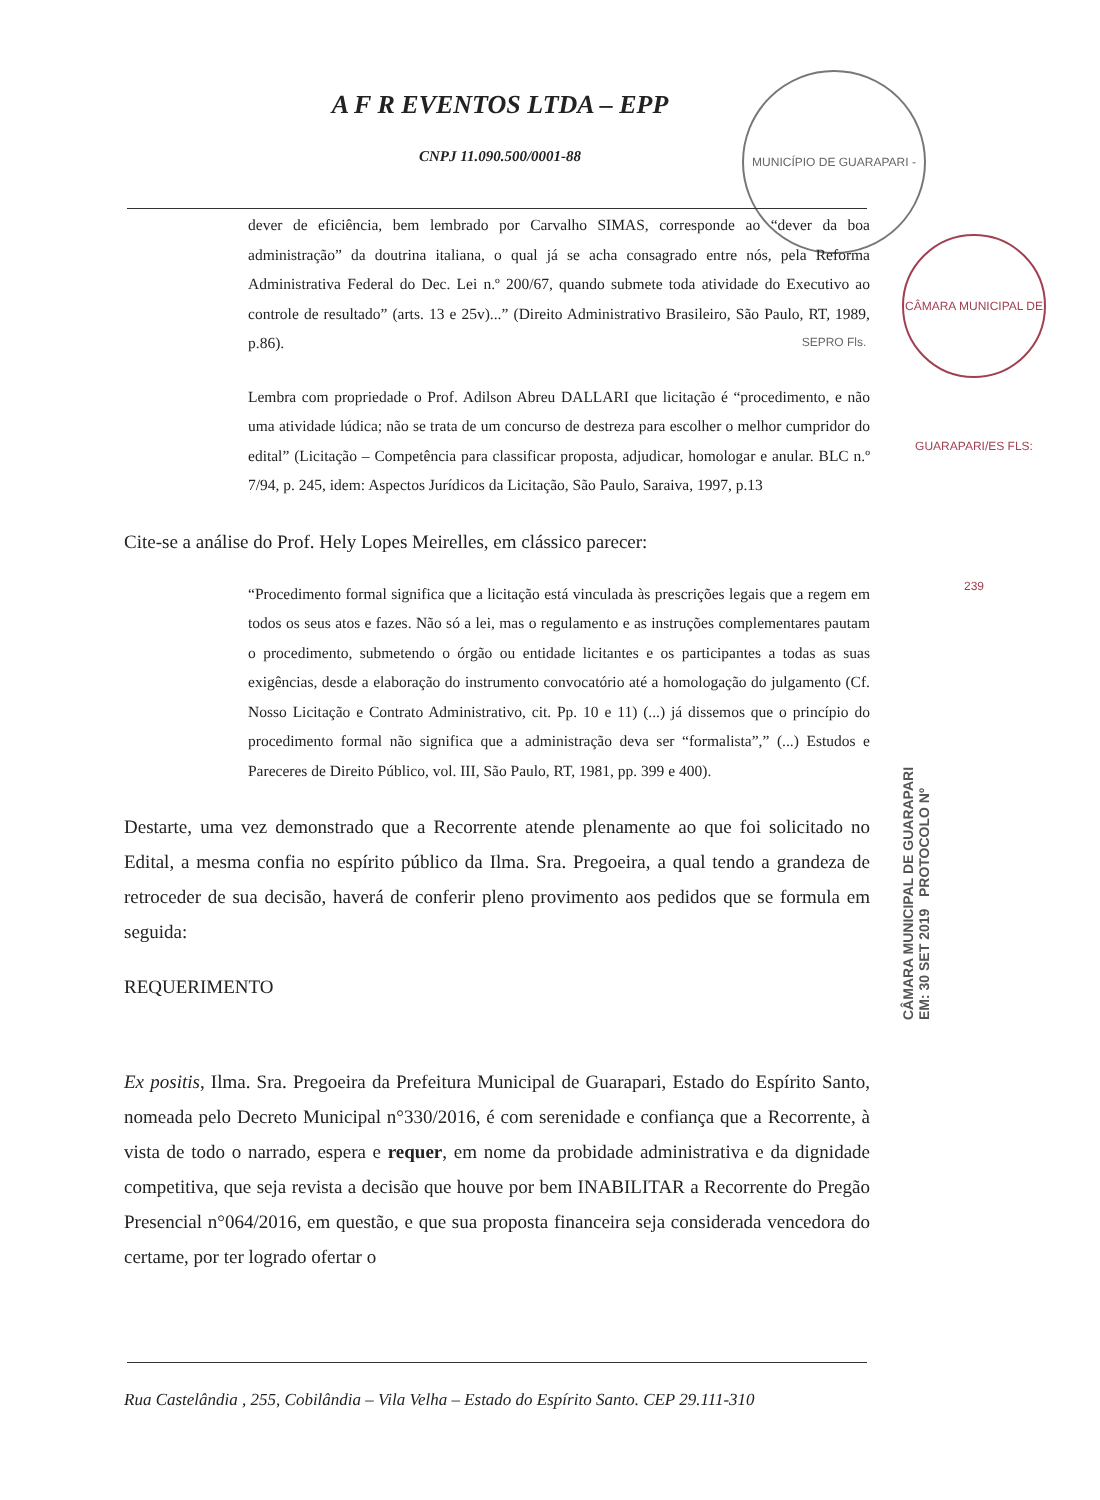A F R EVENTOS LTDA – EPP
CNPJ 11.090.500/0001-88
MUNICÍPIO DE GUARAPARI - SEPRO Fls.
CÂMARA MUNICIPAL DE GUARAPARI/ES FLS: 239
dever de eficiência, bem lembrado por Carvalho SIMAS, corresponde ao “dever da boa administração” da doutrina italiana, o qual já se acha consagrado entre nós, pela Reforma Administrativa Federal do Dec. Lei n.º 200/67, quando submete toda atividade do Executivo ao controle de resultado” (arts. 13 e 25v)...” (Direito Administrativo Brasileiro, São Paulo, RT, 1989, p.86).
Lembra com propriedade o Prof. Adilson Abreu DALLARI que licitação é “procedimento, e não uma atividade lúdica; não se trata de um concurso de destreza para escolher o melhor cumpridor do edital” (Licitação – Competência para classificar proposta, adjudicar, homologar e anular. BLC n.º 7/94, p. 245, idem: Aspectos Jurídicos da Licitação, São Paulo, Saraiva, 1997, p.13
Cite-se a análise do Prof. Hely Lopes Meirelles, em clássico parecer:
“Procedimento formal significa que a licitação está vinculada às prescrições legais que a regem em todos os seus atos e fazes. Não só a lei, mas o regulamento e as instruções complementares pautam o procedimento, submetendo o órgão ou entidade licitantes e os participantes a todas as suas exigências, desde a elaboração do instrumento convocatório até a homologação do julgamento (Cf. Nosso Licitação e Contrato Administrativo, cit. Pp. 10 e 11) (...) já dissemos que o princípio do procedimento formal não significa que a administração deva ser “formalista”,” (...) Estudos e Pareceres de Direito Público, vol. III, São Paulo, RT, 1981, pp. 399 e 400).
Destarte, uma vez demonstrado que a Recorrente atende plenamente ao que foi solicitado no Edital, a mesma confia no espírito público da Ilma. Sra. Pregoeira, a qual tendo a grandeza de retroceder de sua decisão, haverá de conferir pleno provimento aos pedidos que se formula em seguida:
REQUERIMENTO
Ex positis, Ilma. Sra. Pregoeira da Prefeitura Municipal de Guarapari, Estado do Espírito Santo, nomeada pelo Decreto Municipal n°330/2016, é com serenidade e confiança que a Recorrente, à vista de todo o narrado, espera e requer, em nome da probidade administrativa e da dignidade competitiva, que seja revista a decisão que houve por bem INABILITAR a Recorrente do Pregão Presencial n°064/2016, em questão, e que sua proposta financeira seja considerada vencedora do certame, por ter logrado ofertar o
CÂMARA MUNICIPAL DE GUARAPARI EM: 30 SET 2019 PROTOCOLO Nº
Rua Castelândia , 255, Cobilândia – Vila Velha – Estado do Espírito Santo. CEP 29.111-310